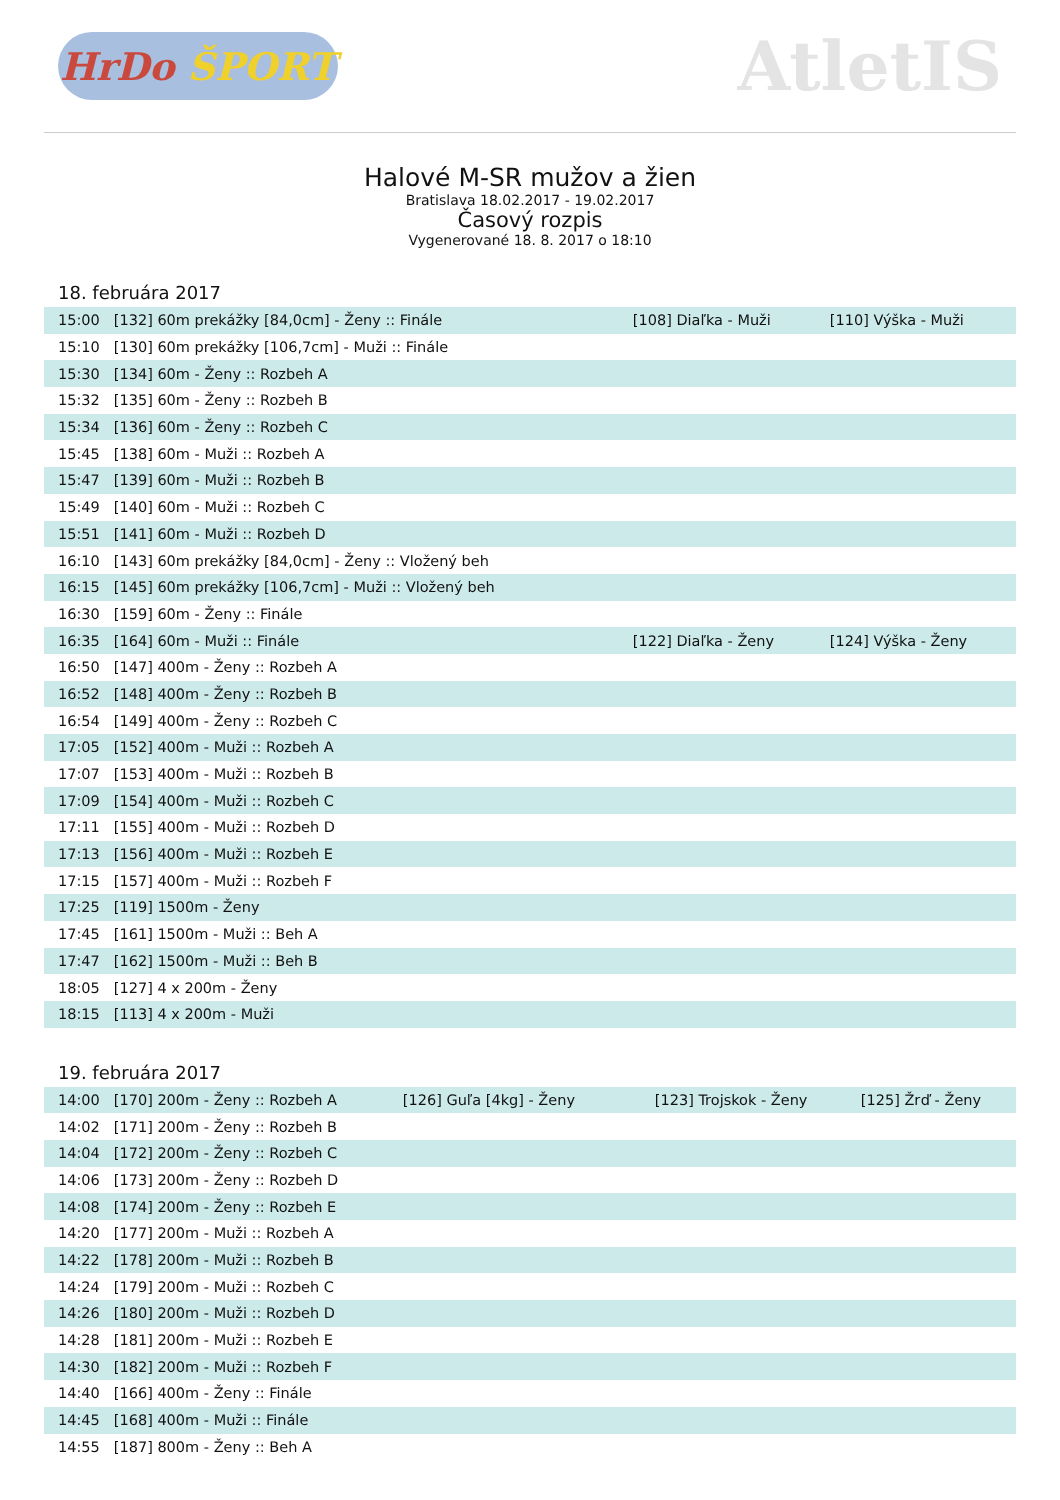HrDo ŠPORT
AtletIS
Halové M-SR mužov a žien
Bratislava 18.02.2017 - 19.02.2017
Časový rozpis
Vygenerované 18. 8. 2017 o 18:10
18. februára 2017
| 15:00 | [132] 60m prekážky [84,0cm] - Ženy :: Finále | [108] Diaľka - Muži | [110] Výška - Muži |
| 15:10 | [130] 60m prekážky [106,7cm] - Muži :: Finále | | |
| 15:30 | [134] 60m - Ženy :: Rozbeh A | | |
| 15:32 | [135] 60m - Ženy :: Rozbeh B | | |
| 15:34 | [136] 60m - Ženy :: Rozbeh C | | |
| 15:45 | [138] 60m - Muži :: Rozbeh A | | |
| 15:47 | [139] 60m - Muži :: Rozbeh B | | |
| 15:49 | [140] 60m - Muži :: Rozbeh C | | |
| 15:51 | [141] 60m - Muži :: Rozbeh D | | |
| 16:10 | [143] 60m prekážky [84,0cm] - Ženy :: Vložený beh | | |
| 16:15 | [145] 60m prekážky [106,7cm] - Muži :: Vložený beh | | |
| 16:30 | [159] 60m - Ženy :: Finále | | |
| 16:35 | [164] 60m - Muži :: Finále | [122] Diaľka - Ženy | [124] Výška - Ženy |
| 16:50 | [147] 400m - Ženy :: Rozbeh A | | |
| 16:52 | [148] 400m - Ženy :: Rozbeh B | | |
| 16:54 | [149] 400m - Ženy :: Rozbeh C | | |
| 17:05 | [152] 400m - Muži :: Rozbeh A | | |
| 17:07 | [153] 400m - Muži :: Rozbeh B | | |
| 17:09 | [154] 400m - Muži :: Rozbeh C | | |
| 17:11 | [155] 400m - Muži :: Rozbeh D | | |
| 17:13 | [156] 400m - Muži :: Rozbeh E | | |
| 17:15 | [157] 400m - Muži :: Rozbeh F | | |
| 17:25 | [119] 1500m - Ženy | | |
| 17:45 | [161] 1500m - Muži :: Beh A | | |
| 17:47 | [162] 1500m - Muži :: Beh B | | |
| 18:05 | [127] 4 x 200m - Ženy | | |
| 18:15 | [113] 4 x 200m - Muži | | |
19. februára 2017
| 14:00 | [170] 200m - Ženy :: Rozbeh A | [126] Guľa [4kg] - Ženy | [123] Trojskok - Ženy | [125] Žrď - Ženy |
| 14:02 | [171] 200m - Ženy :: Rozbeh B | | | |
| 14:04 | [172] 200m - Ženy :: Rozbeh C | | | |
| 14:06 | [173] 200m - Ženy :: Rozbeh D | | | |
| 14:08 | [174] 200m - Ženy :: Rozbeh E | | | |
| 14:20 | [177] 200m - Muži :: Rozbeh A | | | |
| 14:22 | [178] 200m - Muži :: Rozbeh B | | | |
| 14:24 | [179] 200m - Muži :: Rozbeh C | | | |
| 14:26 | [180] 200m - Muži :: Rozbeh D | | | |
| 14:28 | [181] 200m - Muži :: Rozbeh E | | | |
| 14:30 | [182] 200m - Muži :: Rozbeh F | | | |
| 14:40 | [166] 400m - Ženy :: Finále | | | |
| 14:45 | [168] 400m - Muži :: Finále | | | |
| 14:55 | [187] 800m - Ženy :: Beh A | | | |